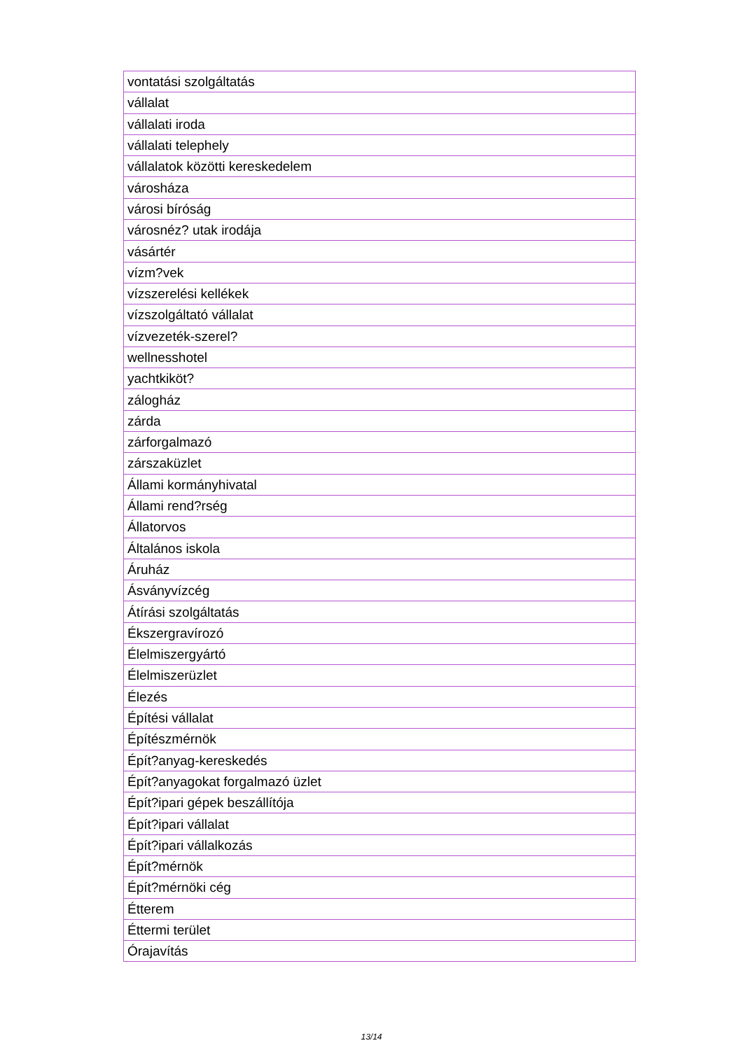| vontatási szolgáltatás |
| vállalat |
| vállalati iroda |
| vállalati telephely |
| vállalatok közötti kereskedelem |
| városháza |
| városi bíróság |
| városnéz? utak irodája |
| vásártér |
| vízm?vek |
| vízszerelési kellékek |
| vízszolgáltató vállalat |
| vízvezeték-szerel? |
| wellnesshotel |
| yachtkiköt? |
| zálogház |
| zárda |
| zárforgalmazó |
| zárszaküzlet |
| Állami kormányhivatal |
| Állami rend?rség |
| Állatorvos |
| Általános iskola |
| Áruház |
| Ásványvízcég |
| Átírási szolgáltatás |
| Ékszergravírozó |
| Élelmiszergyártó |
| Élelmiszerüzlet |
| Élezés |
| Építési vállalat |
| Építészmérnök |
| Épít?anyag-kereskedés |
| Épít?anyagokat forgalmazó üzlet |
| Épít?ipari gépek beszállítója |
| Épít?ipari vállalat |
| Épít?ipari vállalkozás |
| Épít?mérnök |
| Épít?mérnöki cég |
| Étterem |
| Éttermi terület |
| Órajavítás |
13/14